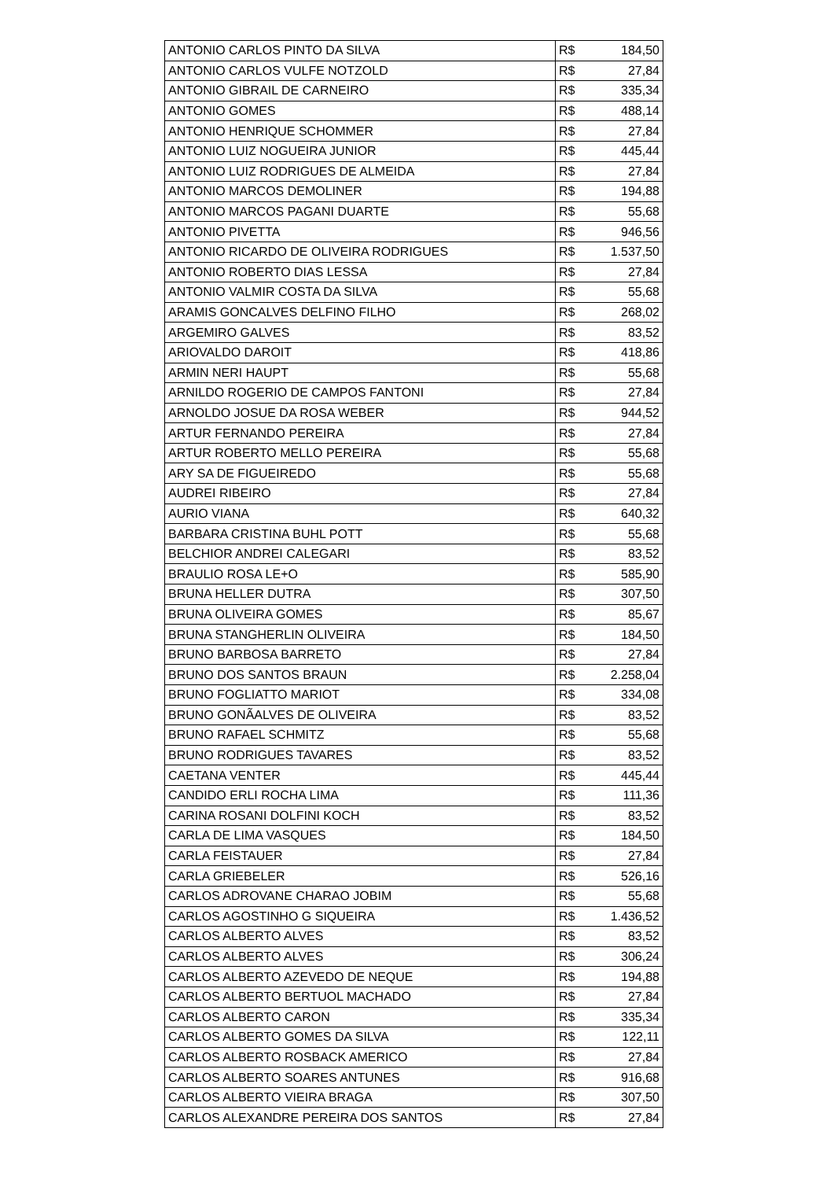| ANTONIO CARLOS PINTO DA SILVA | R$ | 184,50 |
| ANTONIO CARLOS VULFE NOTZOLD | R$ | 27,84 |
| ANTONIO GIBRAIL DE CARNEIRO | R$ | 335,34 |
| ANTONIO GOMES | R$ | 488,14 |
| ANTONIO HENRIQUE SCHOMMER | R$ | 27,84 |
| ANTONIO LUIZ NOGUEIRA JUNIOR | R$ | 445,44 |
| ANTONIO LUIZ RODRIGUES DE ALMEIDA | R$ | 27,84 |
| ANTONIO MARCOS DEMOLINER | R$ | 194,88 |
| ANTONIO MARCOS PAGANI DUARTE | R$ | 55,68 |
| ANTONIO PIVETTA | R$ | 946,56 |
| ANTONIO RICARDO DE OLIVEIRA RODRIGUES | R$ | 1.537,50 |
| ANTONIO ROBERTO DIAS LESSA | R$ | 27,84 |
| ANTONIO VALMIR COSTA DA SILVA | R$ | 55,68 |
| ARAMIS GONCALVES DELFINO FILHO | R$ | 268,02 |
| ARGEMIRO GALVES | R$ | 83,52 |
| ARIOVALDO DAROIT | R$ | 418,86 |
| ARMIN NERI HAUPT | R$ | 55,68 |
| ARNILDO ROGERIO DE CAMPOS FANTONI | R$ | 27,84 |
| ARNOLDO JOSUE DA ROSA WEBER | R$ | 944,52 |
| ARTUR FERNANDO PEREIRA | R$ | 27,84 |
| ARTUR ROBERTO MELLO PEREIRA | R$ | 55,68 |
| ARY SA DE FIGUEIREDO | R$ | 55,68 |
| AUDREI RIBEIRO | R$ | 27,84 |
| AURIO VIANA | R$ | 640,32 |
| BARBARA CRISTINA BUHL POTT | R$ | 55,68 |
| BELCHIOR ANDREI CALEGARI | R$ | 83,52 |
| BRAULIO ROSA LE+O | R$ | 585,90 |
| BRUNA HELLER DUTRA | R$ | 307,50 |
| BRUNA OLIVEIRA GOMES | R$ | 85,67 |
| BRUNA STANGHERLIN OLIVEIRA | R$ | 184,50 |
| BRUNO BARBOSA BARRETO | R$ | 27,84 |
| BRUNO DOS SANTOS BRAUN | R$ | 2.258,04 |
| BRUNO FOGLIATTO MARIOT | R$ | 334,08 |
| BRUNO GONÃALVES DE OLIVEIRA | R$ | 83,52 |
| BRUNO RAFAEL SCHMITZ | R$ | 55,68 |
| BRUNO RODRIGUES TAVARES | R$ | 83,52 |
| CAETANA VENTER | R$ | 445,44 |
| CANDIDO ERLI ROCHA LIMA | R$ | 111,36 |
| CARINA ROSANI DOLFINI KOCH | R$ | 83,52 |
| CARLA DE LIMA VASQUES | R$ | 184,50 |
| CARLA FEISTAUER | R$ | 27,84 |
| CARLA GRIEBELER | R$ | 526,16 |
| CARLOS ADROVANE CHARAO JOBIM | R$ | 55,68 |
| CARLOS AGOSTINHO G SIQUEIRA | R$ | 1.436,52 |
| CARLOS ALBERTO ALVES | R$ | 83,52 |
| CARLOS ALBERTO ALVES | R$ | 306,24 |
| CARLOS ALBERTO AZEVEDO DE NEQUE | R$ | 194,88 |
| CARLOS ALBERTO BERTUOL MACHADO | R$ | 27,84 |
| CARLOS ALBERTO CARON | R$ | 335,34 |
| CARLOS ALBERTO GOMES DA SILVA | R$ | 122,11 |
| CARLOS ALBERTO ROSBACK AMERICO | R$ | 27,84 |
| CARLOS ALBERTO SOARES ANTUNES | R$ | 916,68 |
| CARLOS ALBERTO VIEIRA BRAGA | R$ | 307,50 |
| CARLOS ALEXANDRE PEREIRA DOS SANTOS | R$ | 27,84 |